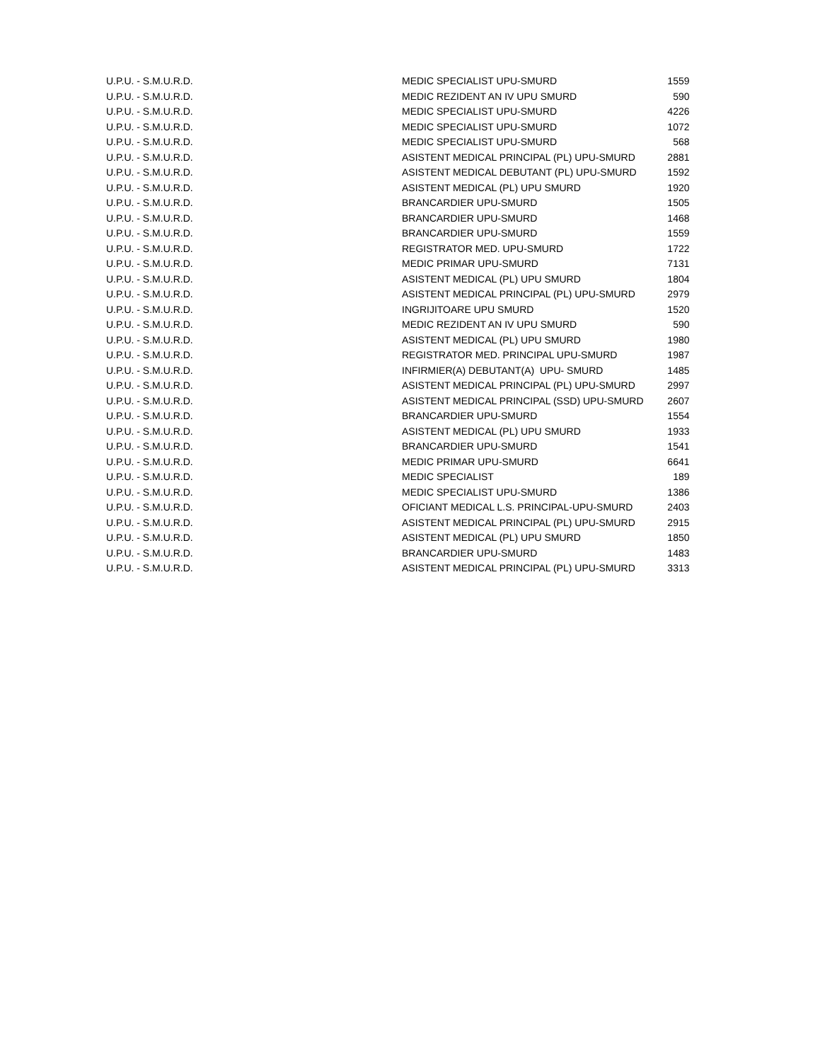| U.P.U. - S.M.U.R.D. | MEDIC SPECIALIST UPU-SMURD | 1559 |
| U.P.U. - S.M.U.R.D. | MEDIC REZIDENT AN IV UPU SMURD | 590 |
| U.P.U. - S.M.U.R.D. | MEDIC SPECIALIST UPU-SMURD | 4226 |
| U.P.U. - S.M.U.R.D. | MEDIC SPECIALIST UPU-SMURD | 1072 |
| U.P.U. - S.M.U.R.D. | MEDIC SPECIALIST UPU-SMURD | 568 |
| U.P.U. - S.M.U.R.D. | ASISTENT MEDICAL PRINCIPAL (PL) UPU-SMURD | 2881 |
| U.P.U. - S.M.U.R.D. | ASISTENT MEDICAL DEBUTANT (PL) UPU-SMURD | 1592 |
| U.P.U. - S.M.U.R.D. | ASISTENT MEDICAL (PL) UPU SMURD | 1920 |
| U.P.U. - S.M.U.R.D. | BRANCARDIER UPU-SMURD | 1505 |
| U.P.U. - S.M.U.R.D. | BRANCARDIER UPU-SMURD | 1468 |
| U.P.U. - S.M.U.R.D. | BRANCARDIER UPU-SMURD | 1559 |
| U.P.U. - S.M.U.R.D. | REGISTRATOR MED. UPU-SMURD | 1722 |
| U.P.U. - S.M.U.R.D. | MEDIC PRIMAR UPU-SMURD | 7131 |
| U.P.U. - S.M.U.R.D. | ASISTENT MEDICAL (PL) UPU SMURD | 1804 |
| U.P.U. - S.M.U.R.D. | ASISTENT MEDICAL PRINCIPAL (PL) UPU-SMURD | 2979 |
| U.P.U. - S.M.U.R.D. | INGRIJITOARE UPU SMURD | 1520 |
| U.P.U. - S.M.U.R.D. | MEDIC REZIDENT AN IV UPU SMURD | 590 |
| U.P.U. - S.M.U.R.D. | ASISTENT MEDICAL (PL) UPU SMURD | 1980 |
| U.P.U. - S.M.U.R.D. | REGISTRATOR MED. PRINCIPAL UPU-SMURD | 1987 |
| U.P.U. - S.M.U.R.D. | INFIRMIER(A) DEBUTANT(A) UPU- SMURD | 1485 |
| U.P.U. - S.M.U.R.D. | ASISTENT MEDICAL PRINCIPAL (PL) UPU-SMURD | 2997 |
| U.P.U. - S.M.U.R.D. | ASISTENT MEDICAL PRINCIPAL (SSD) UPU-SMURD | 2607 |
| U.P.U. - S.M.U.R.D. | BRANCARDIER UPU-SMURD | 1554 |
| U.P.U. - S.M.U.R.D. | ASISTENT MEDICAL (PL) UPU SMURD | 1933 |
| U.P.U. - S.M.U.R.D. | BRANCARDIER UPU-SMURD | 1541 |
| U.P.U. - S.M.U.R.D. | MEDIC PRIMAR UPU-SMURD | 6641 |
| U.P.U. - S.M.U.R.D. | MEDIC SPECIALIST | 189 |
| U.P.U. - S.M.U.R.D. | MEDIC SPECIALIST UPU-SMURD | 1386 |
| U.P.U. - S.M.U.R.D. | OFICIANT MEDICAL L.S. PRINCIPAL-UPU-SMURD | 2403 |
| U.P.U. - S.M.U.R.D. | ASISTENT MEDICAL PRINCIPAL (PL) UPU-SMURD | 2915 |
| U.P.U. - S.M.U.R.D. | ASISTENT MEDICAL (PL) UPU SMURD | 1850 |
| U.P.U. - S.M.U.R.D. | BRANCARDIER UPU-SMURD | 1483 |
| U.P.U. - S.M.U.R.D. | ASISTENT MEDICAL PRINCIPAL (PL) UPU-SMURD | 3313 |